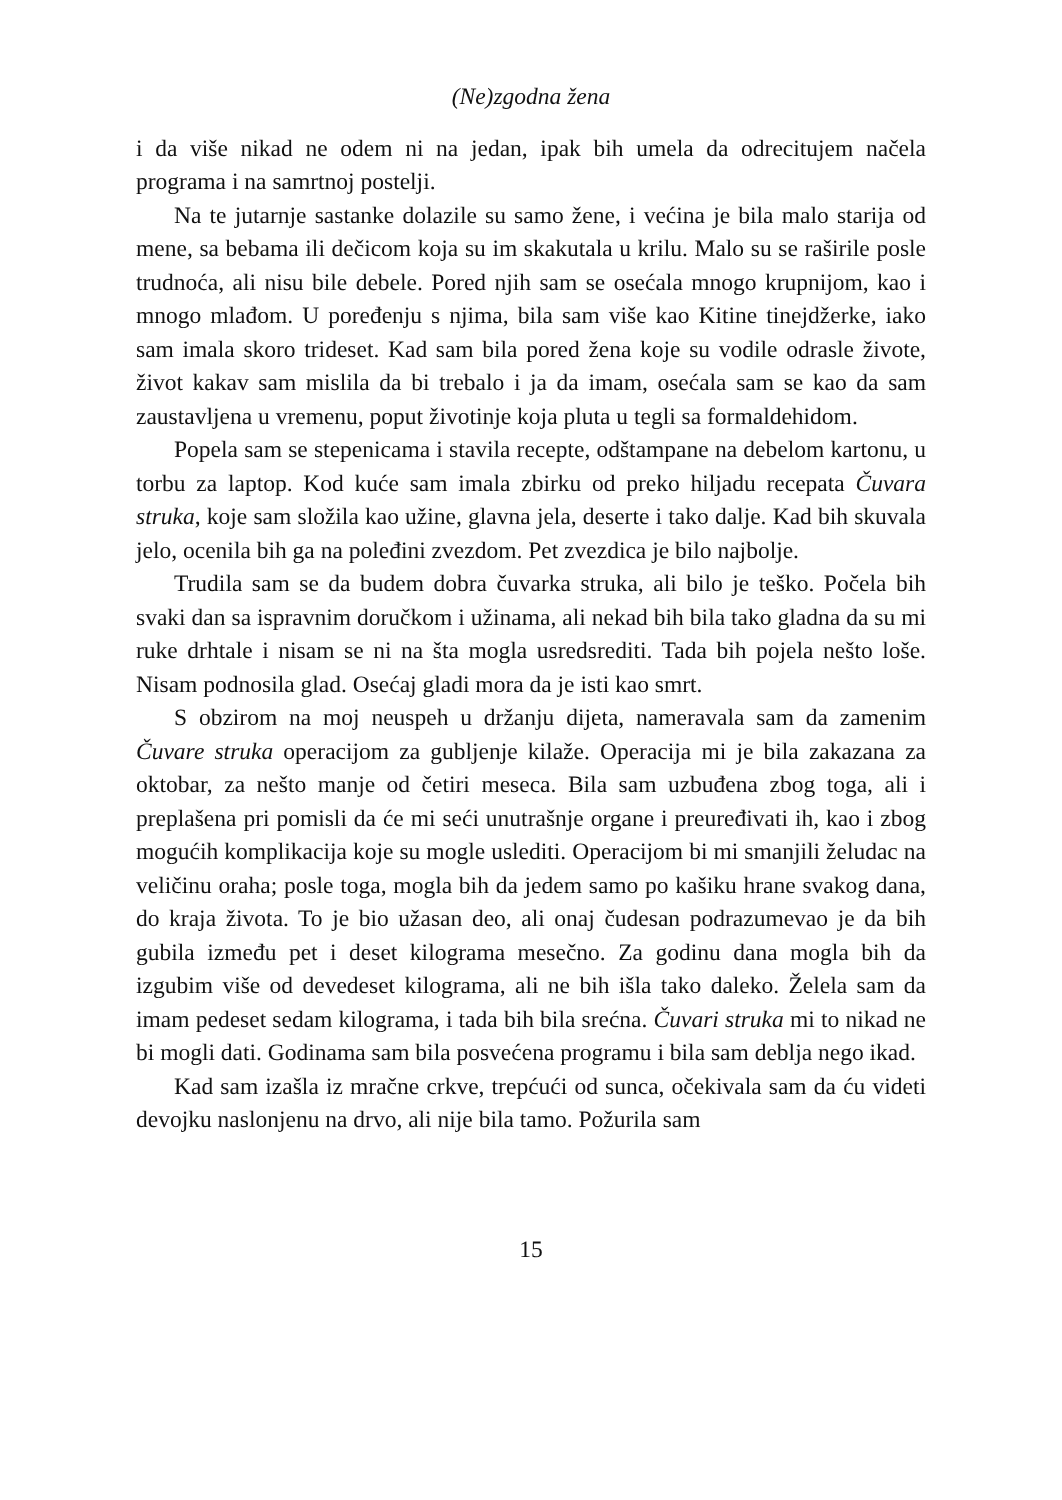(Ne)zgodna žena
i da više nikad ne odem ni na jedan, ipak bih umela da odrecitujem načela programa i na samrtnoj postelji.
Na te jutarnje sastanke dolazile su samo žene, i većina je bila malo starija od mene, sa bebama ili dečicom koja su im skakutala u krilu. Malo su se raširile posle trudnoća, ali nisu bile debele. Pored njih sam se osećala mnogo krupnijom, kao i mnogo mlađom. U poređenju s njima, bila sam više kao Kitine tinejdžerke, iako sam imala skoro trideset. Kad sam bila pored žena koje su vodile odrasle živote, život kakav sam mislila da bi trebalo i ja da imam, osećala sam se kao da sam zaustavljena u vremenu, poput životinje koja pluta u tegli sa formaldehidom.
Popela sam se stepenicama i stavila recepte, odštampane na debelom kartonu, u torbu za laptop. Kod kuće sam imala zbirku od preko hiljadu recepata Čuvara struka, koje sam složila kao užine, glavna jela, deserte i tako dalje. Kad bih skuvala jelo, ocenila bih ga na poleđini zvezdom. Pet zvezdica je bilo najbolje.
Trudila sam se da budem dobra čuvarka struka, ali bilo je teško. Počela bih svaki dan sa ispravnim doručkom i užinama, ali nekad bih bila tako gladna da su mi ruke drhtale i nisam se ni na šta mogla usredsrediti. Tada bih pojela nešto loše. Nisam podnosila glad. Osećaj gladi mora da je isti kao smrt.
S obzirom na moj neuspeh u držanju dijeta, nameravala sam da zamenim Čuvare struka operacijom za gubljenje kilaže. Operacija mi je bila zakazana za oktobar, za nešto manje od četiri meseca. Bila sam uzbuđena zbog toga, ali i preplašena pri pomisli da će mi seći unutrašnje organe i preuređivati ih, kao i zbog mogućih komplikacija koje su mogle uslediti. Operacijom bi mi smanjili želudac na veličinu oraha; posle toga, mogla bih da jedem samo po kašiku hrane svakog dana, do kraja života. To je bio užasan deo, ali onaj čudesan podrazumevao je da bih gubila između pet i deset kilograma mesečno. Za godinu dana mogla bih da izgubim više od devedeset kilograma, ali ne bih išla tako daleko. Želela sam da imam pedeset sedam kilograma, i tada bih bila srećna. Čuvari struka mi to nikad ne bi mogli dati. Godinama sam bila posvećena programu i bila sam deblja nego ikad.
Kad sam izašla iz mračne crkve, trepćući od sunca, očekivala sam da ću videti devojku naslonjenu na drvo, ali nije bila tamo. Požurila sam
15